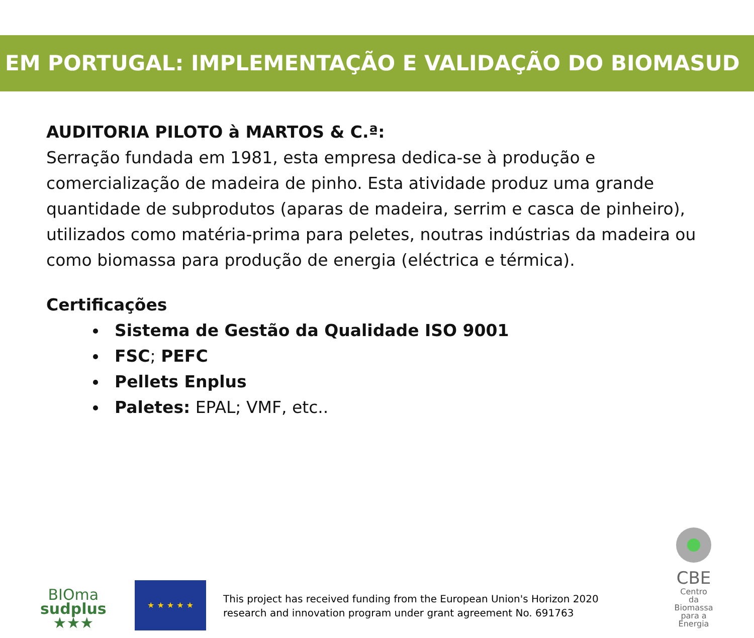EM PORTUGAL: IMPLEMENTAÇÃO E VALIDAÇÃO DO BIOMASUD
AUDITORIA PILOTO à MARTOS & C.ª:
Serração fundada em 1981, esta empresa dedica-se à produção e comercialização de madeira de pinho. Esta atividade produz uma grande quantidade de subprodutos (aparas de madeira, serrim e casca de pinheiro), utilizados como matéria-prima para peletes, noutras indústrias da madeira ou como biomassa para produção de energia (eléctrica e térmica).
Certificações
Sistema de Gestão da Qualidade ISO 9001
FSC; PEFC
Pellets Enplus
Paletes: EPAL; VMF, etc..
BIOma
sudplus
★★★
★ ★ ★ ★ ★
This project has received funding from the European Union's Horizon 2020
research and innovation program under grant agreement No. 691763
CBE
Centro
da Biomassa
para a Energia